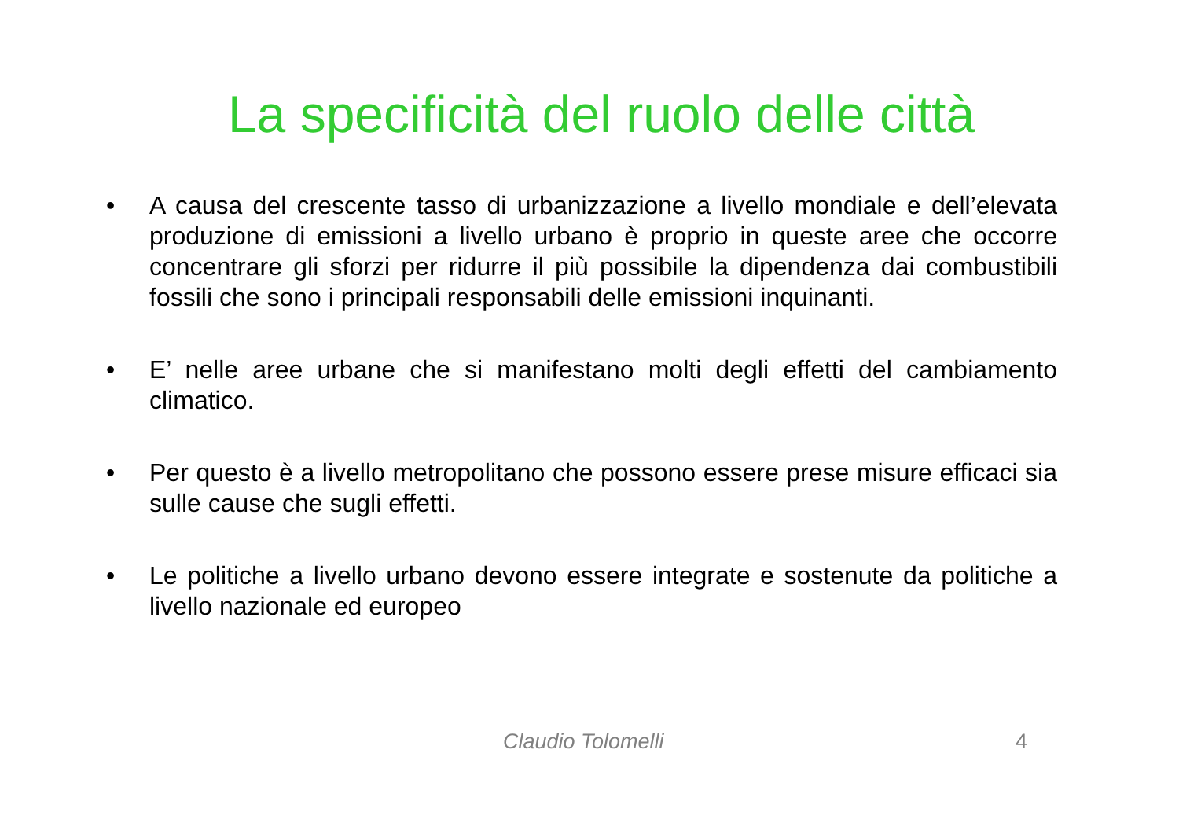La specificità del ruolo delle città
• A causa del crescente tasso di urbanizzazione a livello mondiale e dell’elevata produzione di emissioni a livello urbano è proprio in queste aree che occorre concentrare gli sforzi per ridurre il più possibile la dipendenza dai combustibili fossili che sono i principali responsabili delle emissioni inquinanti.
• E’ nelle aree urbane che si manifestano molti degli effetti del cambiamento climatico.
• Per questo è a livello metropolitano che possono essere prese misure efficaci sia sulle cause che sugli effetti.
• Le politiche a livello urbano devono essere integrate e sostenute da politiche a livello nazionale ed europeo
Claudio Tolomelli 4